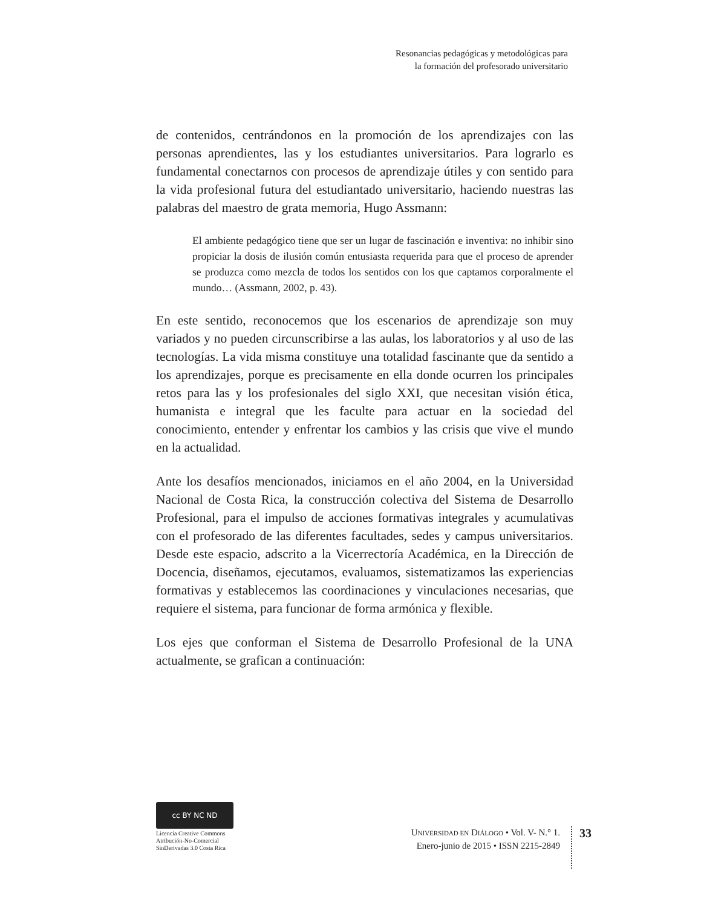Resonancias pedagógicas y metodológicas para
la formación del profesorado universitario
de contenidos, centrándonos en la promoción de los aprendizajes con las personas aprendientes, las y los estudiantes universitarios. Para lograrlo es fundamental conectarnos con procesos de aprendizaje útiles y con sentido para la vida profesional futura del estudiantado universitario, haciendo nuestras las palabras del maestro de grata memoria, Hugo Assmann:
El ambiente pedagógico tiene que ser un lugar de fascinación e inventiva: no inhibir sino propiciar la dosis de ilusión común entusiasta requerida para que el proceso de aprender se produzca como mezcla de todos los sentidos con los que captamos corporalmente el mundo… (Assmann, 2002, p. 43).
En este sentido, reconocemos que los escenarios de aprendizaje son muy variados y no pueden circunscribirse a las aulas, los laboratorios y al uso de las tecnologías. La vida misma constituye una totalidad fascinante que da sentido a los aprendizajes, porque es precisamente en ella donde ocurren los principales retos para las y los profesionales del siglo XXI, que necesitan visión ética, humanista e integral que les faculte para actuar en la sociedad del conocimiento, entender y enfrentar los cambios y las crisis que vive el mundo en la actualidad.
Ante los desafíos mencionados, iniciamos en el año 2004, en la Universidad Nacional de Costa Rica, la construcción colectiva del Sistema de Desarrollo Profesional, para el impulso de acciones formativas integrales y acumulativas con el profesorado de las diferentes facultades, sedes y campus universitarios. Desde este espacio, adscrito a la Vicerrectoría Académica, en la Dirección de Docencia, diseñamos, ejecutamos, evaluamos, sistematizamos las experiencias formativas y establecemos las coordinaciones y vinculaciones necesarias, que requiere el sistema, para funcionar de forma armónica y flexible.
Los ejes que conforman el Sistema de Desarrollo Profesional de la UNA actualmente, se grafican a continuación:
cc BY NC ND
Licencia Creative Commons
Atribución-No-Comercial
SinDerivadas 3.0 Costa Rica
UNIVERSIDAD EN DIÁLOGO • Vol. V- N.° 1.
Enero-junio de 2015 • ISSN 2215-2849
33